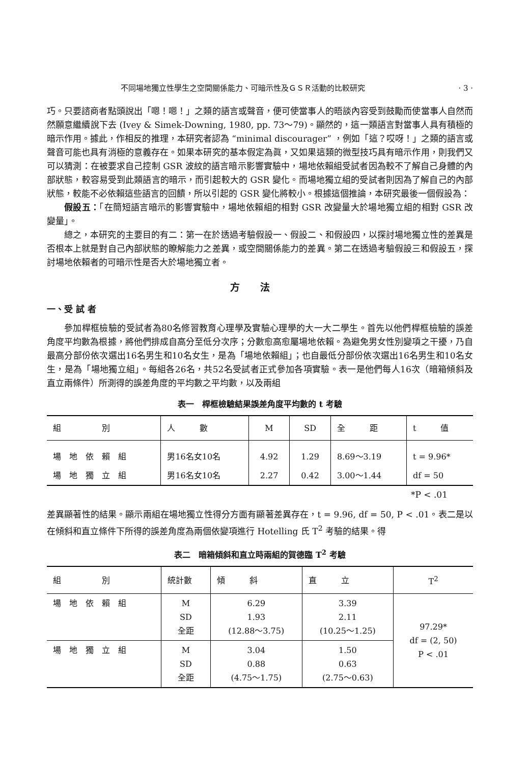不同場地獨立性學生之空間關係能力、可暗示性及ＧＳＲ活動的比較研究 · 3 ·
巧。只要諮商者點頭說出「嗯！嗯！」之類的語言或聲音，便可使當事人的晤談內容受到鼓勵而使當事人自然而然願意繼續說下去 (Ivey & Simek-Downing, 1980, pp. 73～79)。顯然的，這一類語言對當事人具有積極的暗示作用。據此，作相反的推理，本研究者認為 “minimal discourager” ，例如「這？哎呀！」之類的語言或聲音可能也具有消極的意義存在。如果本研究的基本假定為眞，又如果這類的微型技巧具有暗示作用，則我們又可以猜測：在被要求自己控制 GSR 波紋的語言暗示影響實驗中，場地依賴組受試者因為較不了解自己身體的內部狀態，較容易受到此類語言的暗示，而引起較大的 GSR 變化。而場地獨立組的受試者則因為了解自己的內部狀態，較能不必依賴這些語言的回饋，所以引起的 GSR 變化將較小。根據這個推論，本研究最後一個假設為：
假設五：「在簡短語言暗示的影響實驗中，場地依賴組的相對 GSR 改變量大於場地獨立組的相對 GSR 改變量」。
總之，本研究的主要目的有二：第一在於透過考驗假設一、假設二、和假設四，以探討場地獨立性的差異是否根本上就是對自己內部狀態的瞭解能力之差異，或空間關係能力的差異。第二在透過考驗假設三和假設五，探討場地依賴者的可暗示性是否大於場地獨立者。
方法
一、受 試 者
參加桿框檢驗的受試者為80名修習教育心理學及實驗心理學的大一大二學生。首先以他們桿框檢驗的誤差角度平均數為根據，將他們排成自高分至低分次序；分數愈高愈屬場地依賴。為避免男女性別變項之干擾，乃自最高分部份依次選出16名男生和10名女生，是為「場地依賴組」；也自最低分部份依次選出16名男生和10名女生，是為「場地獨立組」。每組各26名，共52名受試者正式參加各項實驗。表一是他們每人16次（暗箱傾斜及直立兩條件）所測得的誤差角度的平均數之平均數，以及兩組
表一　桿框檢驗結果誤差角度平均數的 t 考驗
| 組 別 | 人 數 | M | SD | 全 距 | t 值 |
| --- | --- | --- | --- | --- | --- |
| 場 地 依 賴 組 | 男16名女10名 | 4.92 | 1.29 | 8.69～3.19 | t = 9.96* |
| 場 地 獨 立 組 | 男16名女10名 | 2.27 | 0.42 | 3.00～1.44 | df = 50 |
*P < .01
差異顯著性的結果。顯示兩組在場地獨立性得分方面有顯著差異存在，t = 9.96, df = 50, P < .01。表二是以在傾斜和直立條件下所得的誤差角度為兩個依變項進行 Hotelling 氏 T<sup>2</sup> 考驗的結果。得
表二　暗箱傾斜和直立時兩組的賀德臨 T<sup>2</sup> 考驗
| 組 別 | 統計數 | 傾 斜 | 直 立 | T<sup>2</sup> |
| --- | --- | --- | --- | --- |
| 場 地 依 賴 組 | M SD 全距 | 6.29 1.93 (12.88～3.75) | 3.39 2.11 (10.25～1.25) | 97.29* df = (2, 50) P < .01 |
| 場 地 獨 立 組 | M SD 全距 | 3.04 0.88 (4.75～1.75) | 1.50 0.63 (2.75～0.63) | |